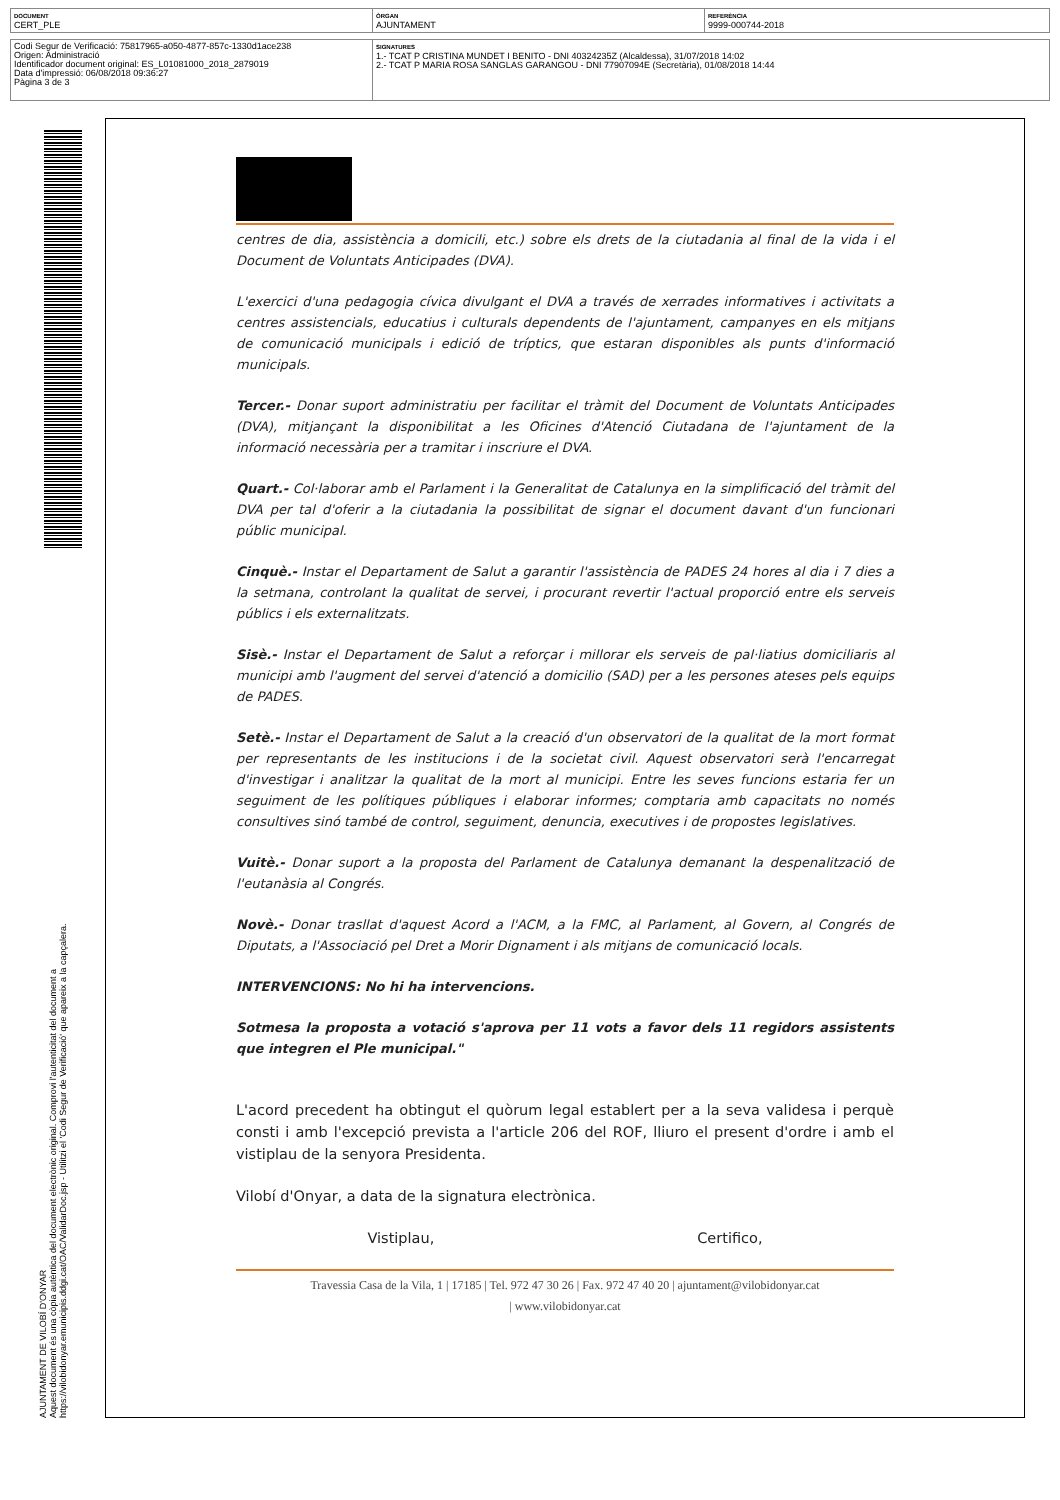| DOCUMENT CERT_PLE | ÒRGAN AJUNTAMENT | REFERÈNCIA 9999-000744-2018 |
| Codi Segur de Verificació: 75817965-a050-4877-857c-1330d1ace238 Origen: Administració Identificador document original: ES_L01081000_2018_2879019 Data d'impressió: 06/08/2018 09:36:27 Pàgina 3 de 3 | SIGNATURES 1.- TCAT P CRISTINA MUNDET I BENITO - DNI 40324235Z (Alcaldessa), 31/07/2018 14:02 2.- TCAT P MARIA ROSA SANGLAS GARANGOU - DNI 77907094E (Secretària), 01/08/2018 14:44 |
AJUNTAMENT DE VILOBÍ D'ONYAR
Aquest document és una còpia autèntica del document electrònic original. Comprovi l'autenticitat del document a
https://vilobidonyar.emunicipis.ddgi.cat/OAC/ValidarDoc.jsp - Utilitzi el 'Codi Segur de Verificació' que apareix a la capçalera.
centres de dia, assistència a domicili, etc.) sobre els drets de la ciutadania al final de la vida i el Document de Voluntats Anticipades (DVA).
L'exercici d'una pedagogia cívica divulgant el DVA a través de xerrades informatives i activitats a centres assistencials, educatius i culturals dependents de l'ajuntament, campanyes en els mitjans de comunicació municipals i edició de tríptics, que estaran disponibles als punts d'informació municipals.
Tercer.- Donar suport administratiu per facilitar el tràmit del Document de Voluntats Anticipades (DVA), mitjançant la disponibilitat a les Oficines d'Atenció Ciutadana de l'ajuntament de la informació necessària per a tramitar i inscriure el DVA.
Quart.- Col·laborar amb el Parlament i la Generalitat de Catalunya en la simplificació del tràmit del DVA per tal d'oferir a la ciutadania la possibilitat de signar el document davant d'un funcionari públic municipal.
Cinquè.- Instar el Departament de Salut a garantir l'assistència de PADES 24 hores al dia i 7 dies a la setmana, controlant la qualitat de servei, i procurant revertir l'actual proporció entre els serveis públics i els externalitzats.
Sisè.- Instar el Departament de Salut a reforçar i millorar els serveis de pal·liatius domiciliaris al municipi amb l'augment del servei d'atenció a domicilio (SAD) per a les persones ateses pels equips de PADES.
Setè.- Instar el Departament de Salut a la creació d'un observatori de la qualitat de la mort format per representants de les institucions i de la societat civil. Aquest observatori serà l'encarregat d'investigar i analitzar la qualitat de la mort al municipi. Entre les seves funcions estaria fer un seguiment de les polítiques públiques i elaborar informes; comptaria amb capacitats no només consultives sinó també de control, seguiment, denuncia, executives i de propostes legislatives.
Vuitè.- Donar suport a la proposta del Parlament de Catalunya demanant la despenalització de l'eutanàsia al Congrés.
Novè.- Donar trasllat d'aquest Acord a l'ACM, a la FMC, al Parlament, al Govern, al Congrés de Diputats, a l'Associació pel Dret a Morir Dignament i als mitjans de comunicació locals.
INTERVENCIONS: No hi ha intervencions.
Sotmesa la proposta a votació s'aprova per 11 vots a favor dels 11 regidors assistents que integren el Ple municipal."
L'acord precedent ha obtingut el quòrum legal establert per a la seva validesa i perquè consti i amb l'excepció prevista a l'article 206 del ROF, lliuro el present d'ordre i amb el vistiplau de la senyora Presidenta.
Vilobí d'Onyar, a data de la signatura electrònica.
Vistiplau, Certifico,
Travessia Casa de la Vila, 1 | 17185 | Tel. 972 47 30 26 | Fax. 972 47 40 20 | ajuntament@vilobidonyar.cat
| www.vilobidonyar.cat